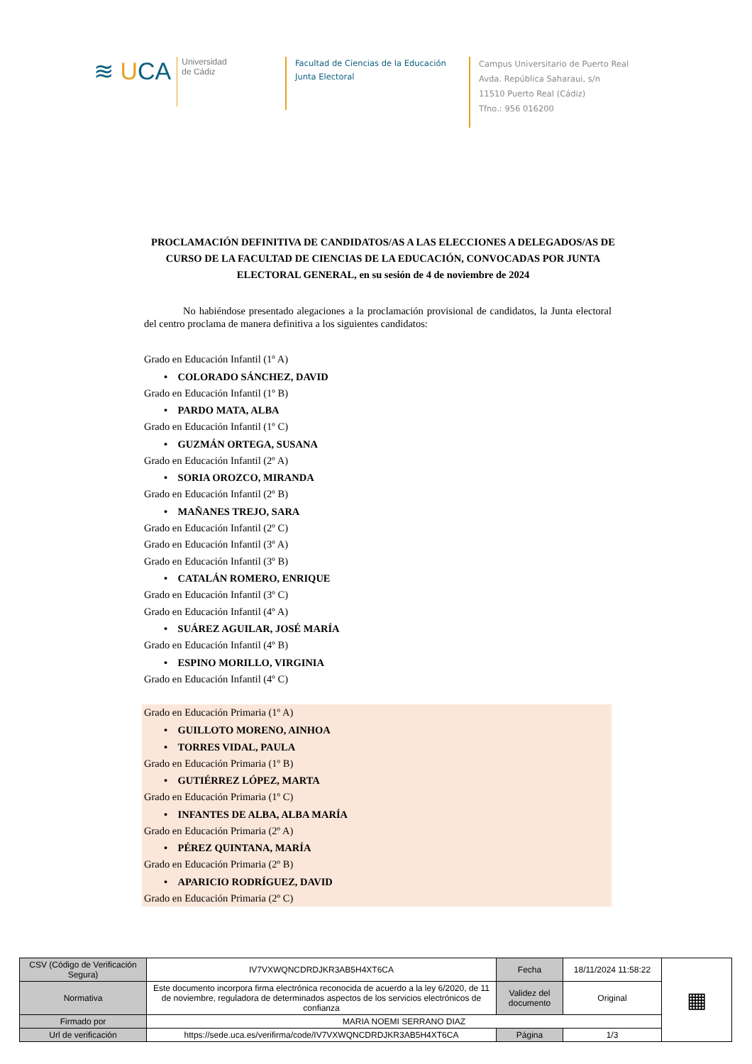≋ UCA
Universidad
de Cádiz
Facultad de Ciencias de la Educación
Junta Electoral
Campus Universitario de Puerto Real
Avda. República Saharaui, s/n
11510 Puerto Real (Cádiz)
Tfno.: 956 016200
PROCLAMACIÓN DEFINITIVA DE CANDIDATOS/AS A LAS ELECCIONES A DELEGADOS/AS DE CURSO DE LA FACULTAD DE CIENCIAS DE LA EDUCACIÓN, CONVOCADAS POR JUNTA ELECTORAL GENERAL, en su sesión de 4 de noviembre de 2024
No habiéndose presentado alegaciones a la proclamación provisional de candidatos, la Junta electoral del centro proclama de manera definitiva a los siguientes candidatos:
Grado en Educación Infantil (1º A)
• COLORADO SÁNCHEZ, DAVID
Grado en Educación Infantil (1º B)
• PARDO MATA, ALBA
Grado en Educación Infantil (1º C)
• GUZMÁN ORTEGA, SUSANA
Grado en Educación Infantil (2º A)
• SORIA OROZCO, MIRANDA
Grado en Educación Infantil (2º B)
• MAÑANES TREJO, SARA
Grado en Educación Infantil (2º C)
Grado en Educación Infantil (3º A)
Grado en Educación Infantil (3º B)
• CATALÁN ROMERO, ENRIQUE
Grado en Educación Infantil (3º C)
Grado en Educación Infantil (4º A)
• SUÁREZ AGUILAR, JOSÉ MARÍA
Grado en Educación Infantil (4º B)
• ESPINO MORILLO, VIRGINIA
Grado en Educación Infantil (4º C)
Grado en Educación Primaria (1º A)
• GUILLOTO MORENO, AINHOA
• TORRES VIDAL, PAULA
Grado en Educación Primaria (1º B)
• GUTIÉRREZ LÓPEZ, MARTA
Grado en Educación Primaria (1º C)
• INFANTES DE ALBA, ALBA MARÍA
Grado en Educación Primaria (2º A)
• PÉREZ QUINTANA, MARÍA
Grado en Educación Primaria (2º B)
• APARICIO RODRÍGUEZ, DAVID
Grado en Educación Primaria (2º C)
| CSV (Código de Verificación Segura) | IV7VXWQNCDRDJKR3AB5H4XT6CA | Fecha | 18/11/2024 11:58:22 | ▦ |
| Normativa | Este documento incorpora firma electrónica reconocida de acuerdo a la ley 6/2020, de 11 de noviembre, reguladora de determinados aspectos de los servicios electrónicos de confianza | Validez del documento | Original | |
| Firmado por | MARIA NOEMI SERRANO DIAZ | | | |
| Url de verificación | https://sede.uca.es/verifirma/code/IV7VXWQNCDRDJKR3AB5H4XT6CA | Página | 1/3 | |